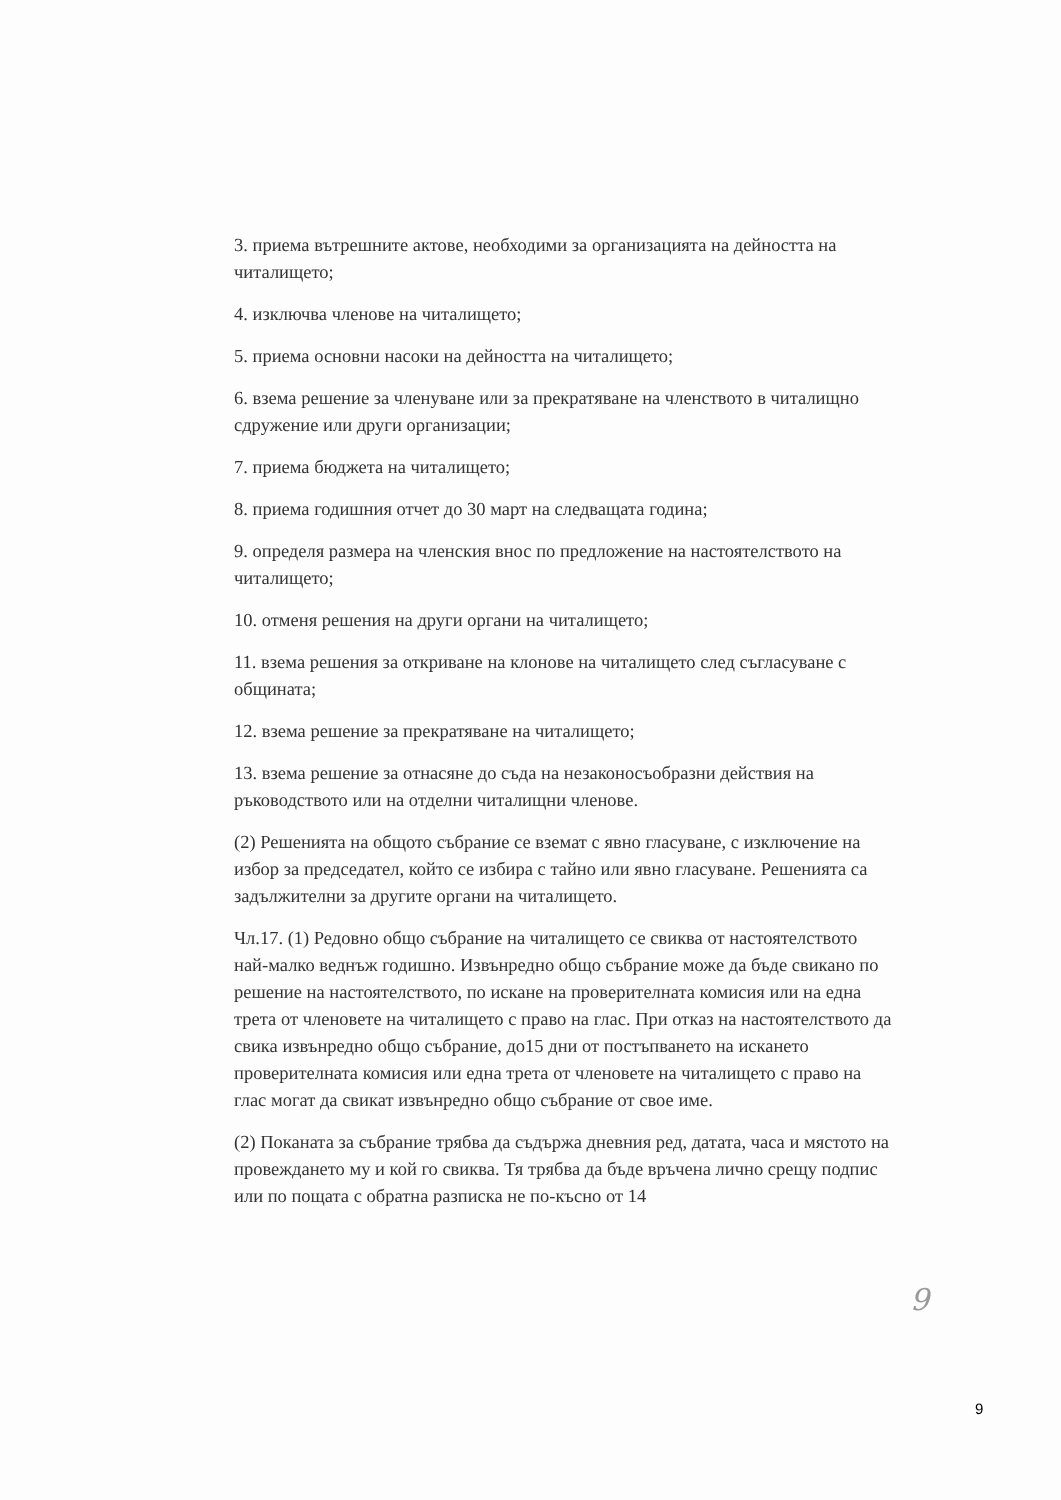3. приема вътрешните актове, необходими за организацията на дейността на читалището;
4. изключва членове на читалището;
5. приема основни насоки на дейността на читалището;
6. взема решение за членуване или за прекратяване на членството в читалищно сдружение или други организации;
7. приема бюджета на читалището;
8. приема годишния отчет до 30 март на следващата година;
9. определя размера на членския внос по предложение на настоятелството на читалището;
10. отменя решения на други органи на читалището;
11. взема решения за откриване на клонове на читалището след съгласуване с общината;
12. взема решение за прекратяване на читалището;
13. взема решение за отнасяне до съда на незаконосъобразни действия на ръководството или на отделни читалищни членове.
(2) Решенията на общото събрание се вземат с явно гласуване, с изключение на избор за председател, който се избира с тайно или явно гласуване. Решенията са задължителни за другите органи на читалището.
Чл.17. (1) Редовно общо събрание на читалището се свиква от настоятелството най-малко веднъж годишно. Извънредно общо събрание може да бъде свикано по решение на настоятелството, по искане на проверителната комисия или на една трета от членовете на читалището с право на глас. При отказ на настоятелството да свика извънредно общо събрание, до15 дни от постъпването на искането проверителната комисия или една трета от членовете на читалището с право на глас могат да свикат извънредно общо събрание от свое име.
(2) Поканата за събрание трябва да съдържа дневния ред, датата, часа и мястото на провеждането му и кой го свиква. Тя трябва да бъде връчена лично срещу подпис или по пощата с обратна разписка не по-късно от 14
9
9